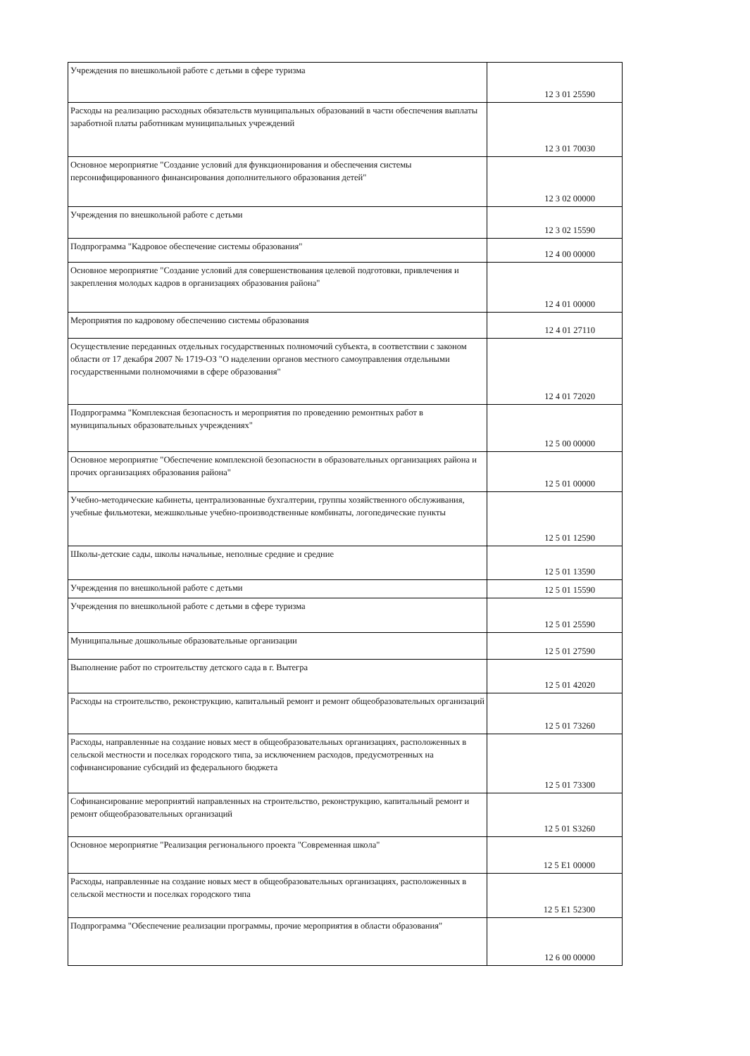| Учреждения по внешкольной работе с детьми в сфере туризма | 12 3 01 25590 |
| Расходы на реализацию расходных обязательств муниципальных образований в части обеспечения выплаты заработной платы работникам муниципальных учреждений | 12 3 01 70030 |
| Основное мероприятие "Создание условий для функционирования и обеспечения системы персонифицированного финансирования дополнительного образования детей" | 12 3 02 00000 |
| Учреждения по внешкольной работе с детьми | 12 3 02 15590 |
| Подпрограмма "Кадровое обеспечение системы образования" | 12 4 00 00000 |
| Основное мероприятие "Создание условий для совершенствования целевой подготовки, привлечения и закрепления молодых кадров в организациях образования района" | 12 4 01 00000 |
| Мероприятия по кадровому обеспечению системы образования | 12 4 01 27110 |
| Осуществление переданных отдельных государственных полномочий субъекта, в соответствии с законом области от 17 декабря 2007 № 1719-ОЗ "О наделении органов местного самоуправления отдельными государственными полномочиями в сфере образования" | 12 4 01 72020 |
| Подпрограмма "Комплексная безопасность и мероприятия по проведению ремонтных работ в муниципальных образовательных учреждениях" | 12 5 00 00000 |
| Основное мероприятие "Обеспечение комплексной безопасности в образовательных организациях района и прочих организациях образования района" | 12 5 01 00000 |
| Учебно-методические кабинеты, централизованные бухгалтерии, группы хозяйственного обслуживания, учебные фильмотеки, межшкольные учебно-производственные комбинаты, логопедические пункты | 12 5 01 12590 |
| Школы-детские сады, школы начальные, неполные средние и средние | 12 5 01 13590 |
| Учреждения по внешкольной работе с детьми | 12 5 01 15590 |
| Учреждения по внешкольной работе с детьми в сфере туризма | 12 5 01 25590 |
| Муниципальные дошкольные образовательные организации | 12 5 01 27590 |
| Выполнение работ по строительству детского сада в г. Вытегра | 12 5 01 42020 |
| Расходы на строительство, реконструкцию, капитальный ремонт и ремонт общеобразовательных организаций | 12 5 01 73260 |
| Расходы, направленные на создание новых мест в общеобразовательных организациях, расположенных в сельской местности и поселках городского типа, за исключением расходов, предусмотренных на софинансирование субсидий из федерального бюджета | 12 5 01 73300 |
| Софинансирование мероприятий направленных на строительство, реконструкцию, капитальный ремонт и ремонт общеобразовательных организаций | 12 5 01 S3260 |
| Основное мероприятие "Реализация регионального проекта "Современная школа" | 12 5 E1 00000 |
| Расходы, направленные на создание новых мест в общеобразовательных организациях, расположенных в сельской местности и поселках городского типа | 12 5 E1 52300 |
| Подпрограмма "Обеспечение реализации программы, прочие мероприятия в области образования" | 12 6 00 00000 |